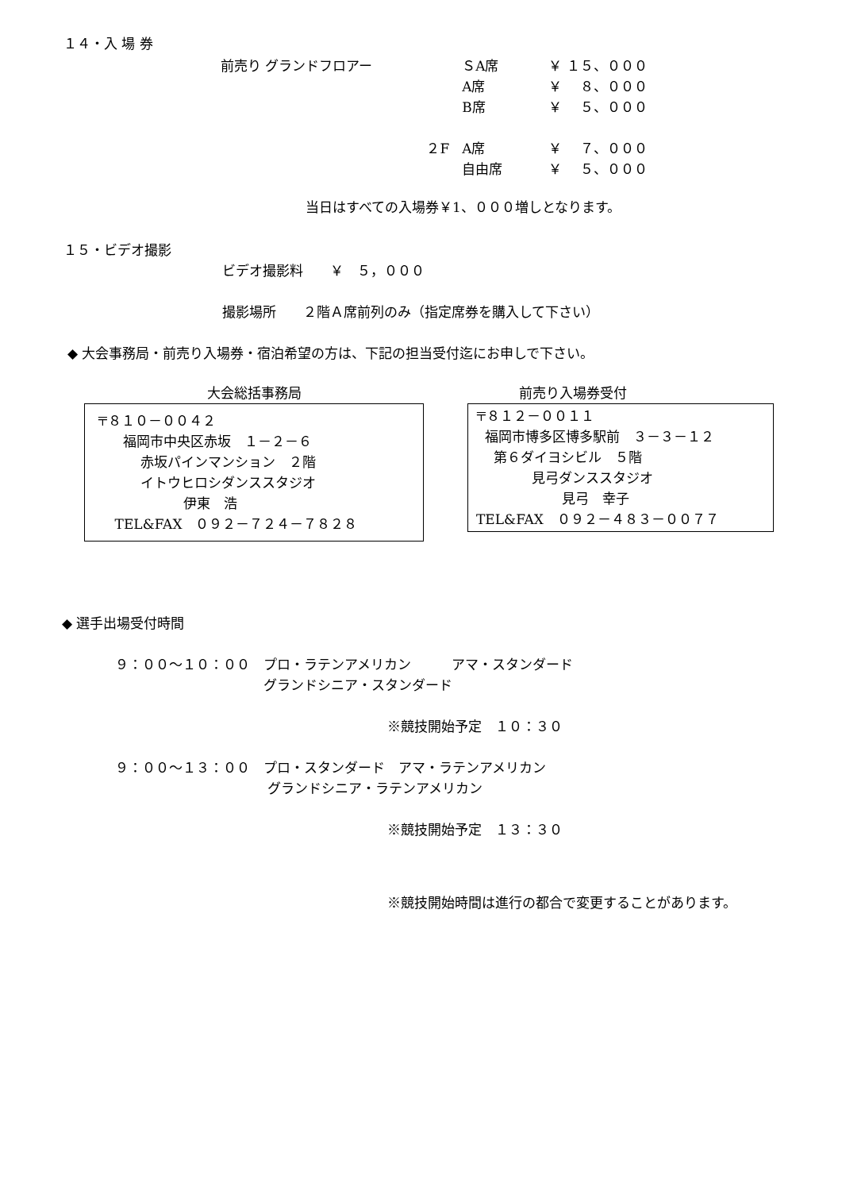１４・入 場 券
| 前売り グランドフロアー | | ＳA席 | ￥ １５、０００ |
| | | A席 | ￥ ８、０００ |
| | | B席 | ￥ ５、０００ |
| | ２F | A席 | ￥ ７、０００ |
| | | 自由席 | ￥ ５、０００ |
当日はすべての入場券￥1、０００増しとなります。
１５・ビデオ撮影
ビデオ撮影料　　￥　５，０００
撮影場所　　２階Ａ席前列のみ（指定席券を購入して下さい）
◆ 大会事務局・前売り入場券・宿泊希望の方は、下記の担当受付迄にお申しで下さい。
大会総括事務局
〒８１０－００４２ 福岡市中央区赤坂　１－２－６ 赤坂パインマンション　２階 イトウヒロシダンススタジオ 伊東　浩 TEL&FAX　０９２－７２４－７８２８
前売り入場券受付
〒８１２－００１１ 福岡市博多区博多駅前　３－３－１２ 第６ダイヨシビル　５階 見弓ダンススタジオ 見弓　幸子 TEL&FAX　０９２－４８３－００７７
◆ 選手出場受付時間
９：００～１０：００　プロ・ラテンアメリカン　　　アマ・スタンダード 　　　　　　　　　　　グランドシニア・スタンダード
※競技開始予定　１０：３０
９：００～１３：００　プロ・スタンダード　アマ・ラテンアメリカン 　　　　　　　　　　　 グランドシニア・ラテンアメリカン
※競技開始予定　１３：３０
※競技開始時間は進行の都合で変更することがあります。